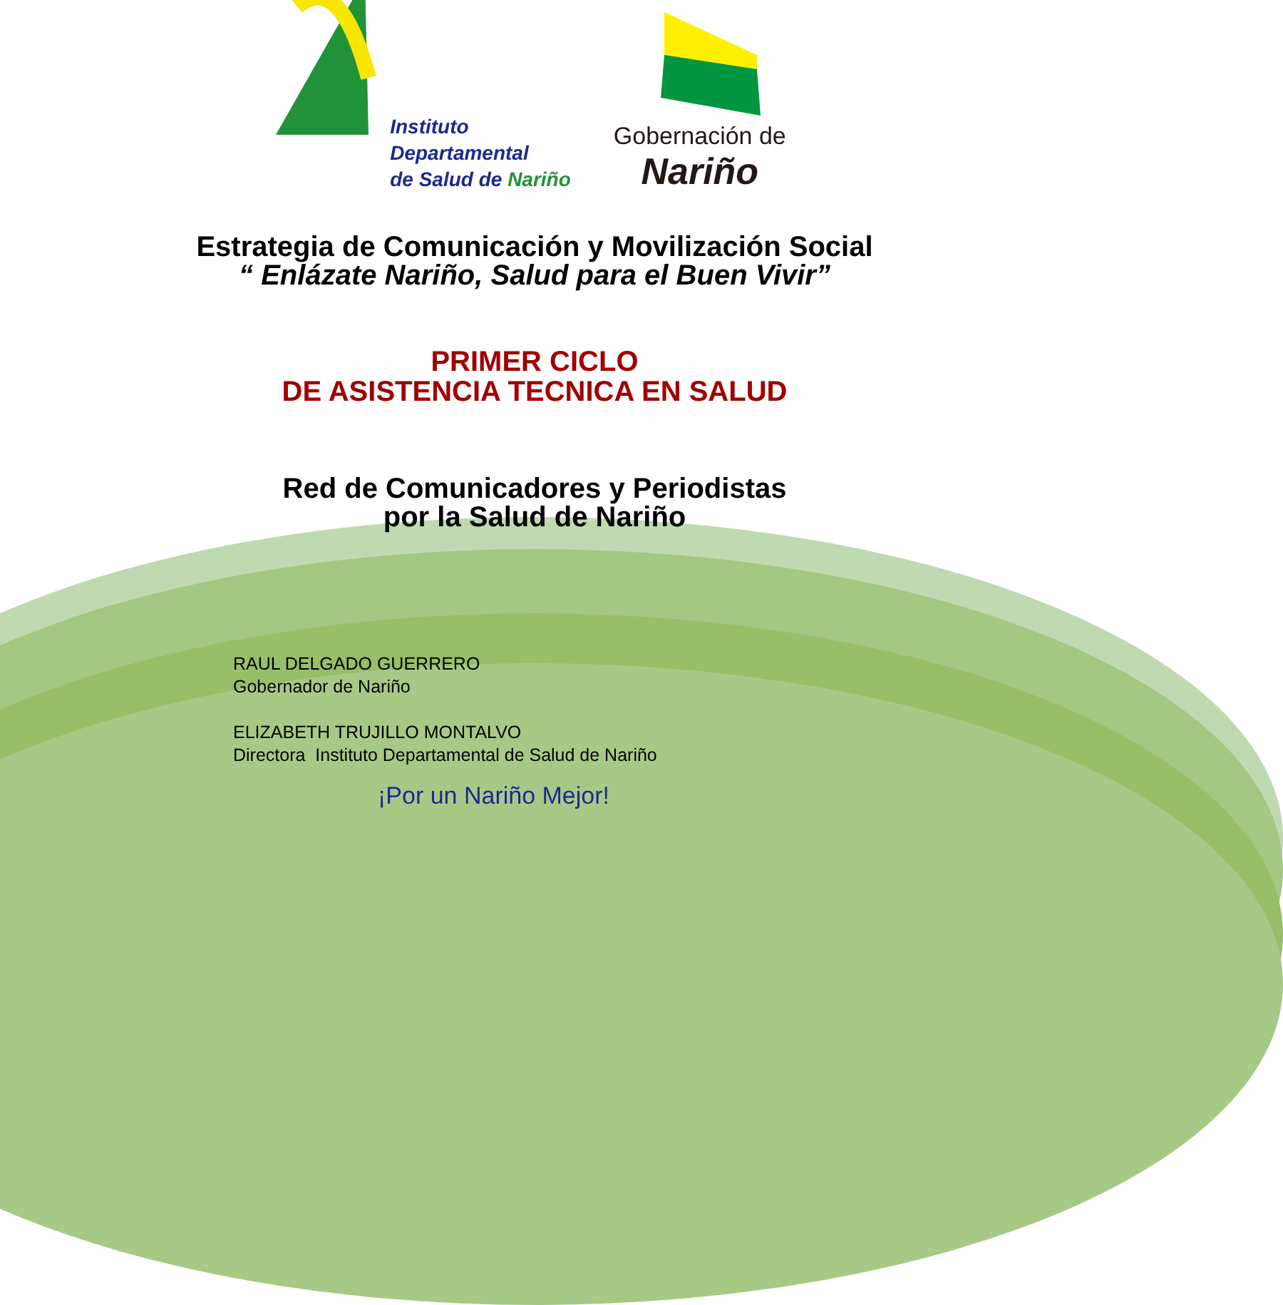Instituto
Departamental
de Salud de Nariño
Gobernación de
Nariño
Estrategia de Comunicación y Movilización Social
“ Enlázate Nariño, Salud para el Buen Vivir”
PRIMER CICLO
DE ASISTENCIA TECNICA EN SALUD
Red de Comunicadores y Periodistas
por la Salud de Nariño
RAUL DELGADO GUERRERO
Gobernador de Nariño
ELIZABETH TRUJILLO MONTALVO
Directora Instituto Departamental de Salud de Nariño
¡Por un Nariño Mejor!